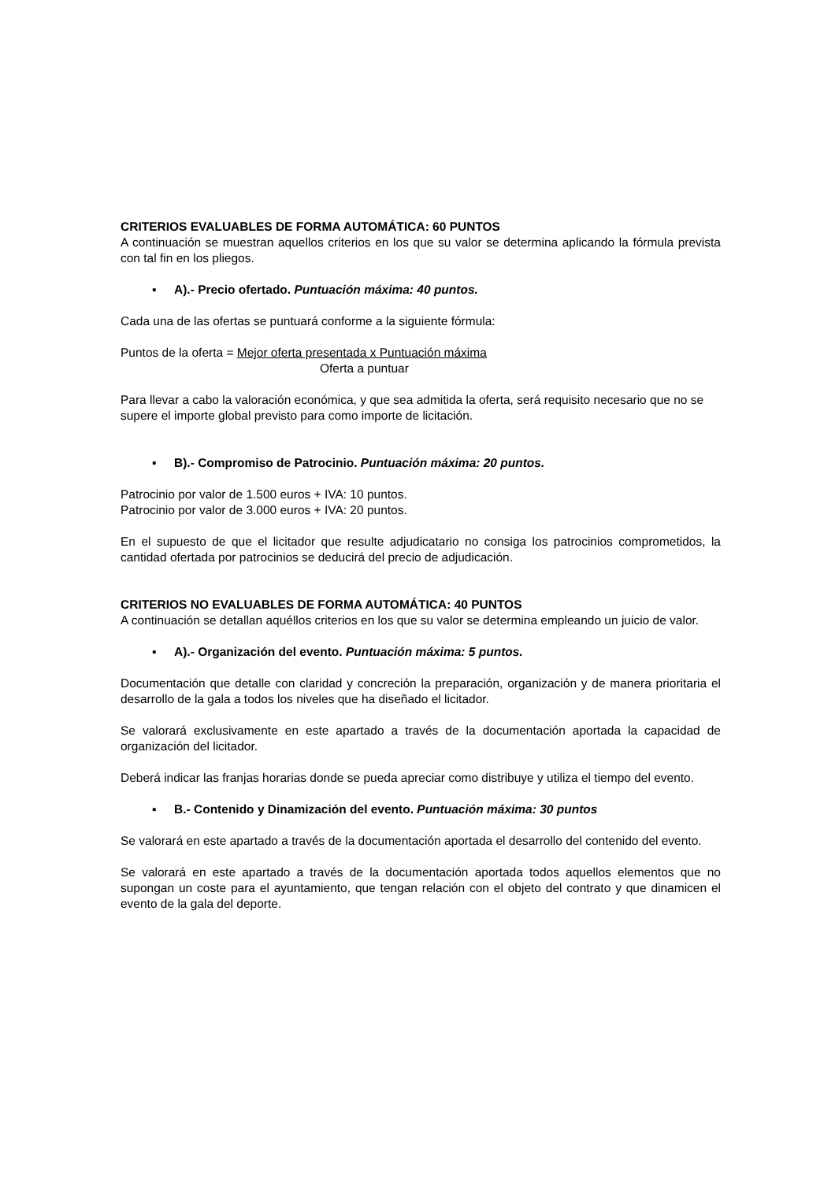CRITERIOS EVALUABLES DE FORMA AUTOMÁTICA: 60 PUNTOS
A continuación se muestran aquellos criterios en los que su valor se determina aplicando la fórmula prevista con tal fin en los pliegos.
▪ A).- Precio ofertado. Puntuación máxima: 40 puntos.
Cada una de las ofertas se puntuará conforme a la siguiente fórmula:
Puntos de la oferta = Mejor oferta presentada x Puntuación máxima
Oferta a puntuar
Para llevar a cabo la valoración económica, y que sea admitida la oferta, será requisito necesario que no se supere el importe global previsto para como importe de licitación.
▪ B).- Compromiso de Patrocinio. Puntuación máxima: 20 puntos.
Patrocinio por valor de 1.500 euros + IVA: 10 puntos.
Patrocinio por valor de 3.000 euros + IVA: 20 puntos.
En el supuesto de que el licitador que resulte adjudicatario no consiga los patrocinios comprometidos, la cantidad ofertada por patrocinios se deducirá del precio de adjudicación.
CRITERIOS NO EVALUABLES DE FORMA AUTOMÁTICA: 40 PUNTOS
A continuación se detallan aquéllos criterios en los que su valor se determina empleando un juicio de valor.
▪ A).- Organización del evento. Puntuación máxima: 5 puntos.
Documentación que detalle con claridad y concreción la preparación, organización y de manera prioritaria el desarrollo de la gala a todos los niveles que ha diseñado el licitador.
Se valorará exclusivamente en este apartado a través de la documentación aportada la capacidad de organización del licitador.
Deberá indicar las franjas horarias donde se pueda apreciar como distribuye y utiliza el tiempo del evento.
▪ B.- Contenido y Dinamización del evento. Puntuación máxima: 30 puntos
Se valorará en este apartado a través de la documentación aportada el desarrollo del contenido del evento.
Se valorará en este apartado a través de la documentación aportada todos aquellos elementos que no supongan un coste para el ayuntamiento, que tengan relación con el objeto del contrato y que dinamicen el evento de la gala del deporte.